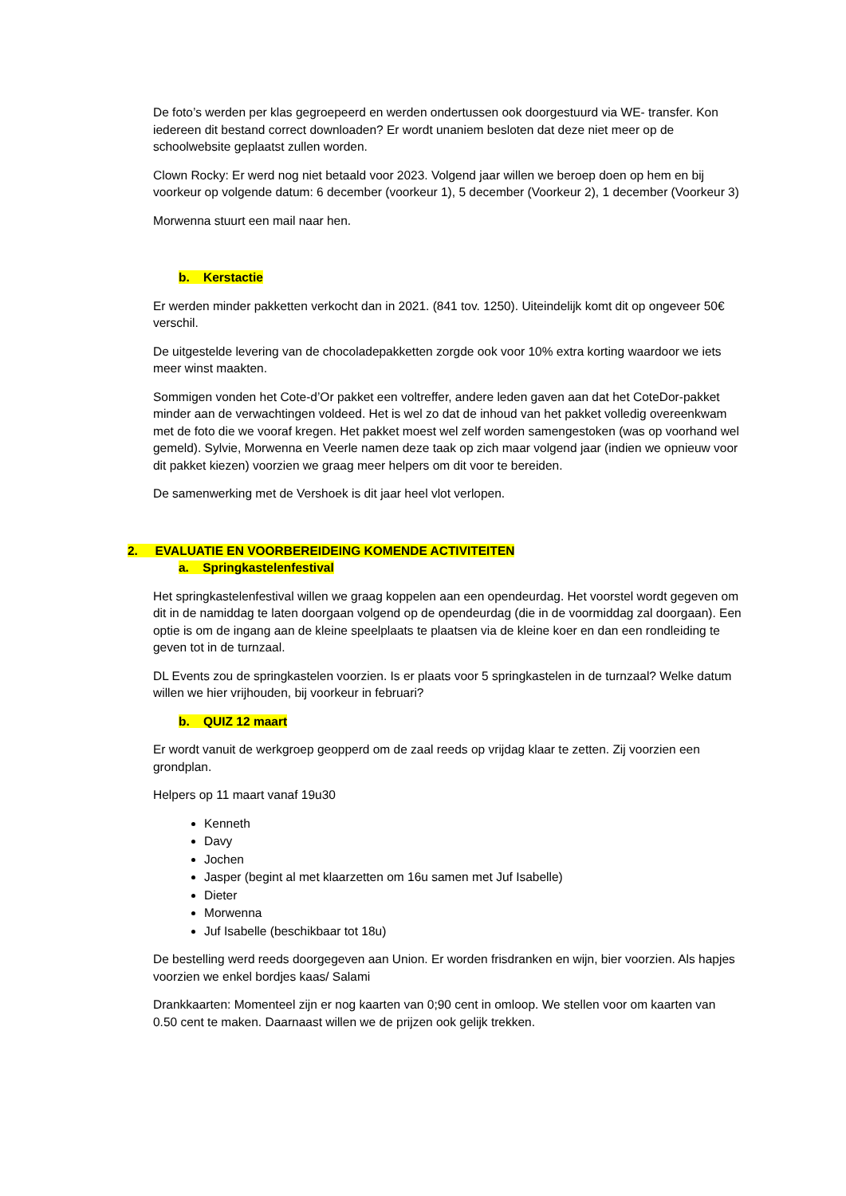De foto’s werden per klas gegroepeerd en werden ondertussen ook doorgestuurd via WE- transfer. Kon iedereen dit bestand correct downloaden? Er wordt unaniem besloten dat deze niet meer op de schoolwebsite geplaatst zullen worden.
Clown Rocky: Er werd nog niet betaald voor 2023. Volgend jaar willen we beroep doen op hem en bij voorkeur op volgende datum: 6 december (voorkeur 1), 5 december (Voorkeur 2), 1 december (Voorkeur 3)
Morwenna stuurt een mail naar hen.
b. Kerstactie
Er werden minder pakketten verkocht dan in 2021. (841 tov. 1250). Uiteindelijk komt dit op ongeveer 50€ verschil.
De uitgestelde levering van de chocoladepakketten zorgde ook voor 10% extra korting waardoor we iets meer winst maakten.
Sommigen vonden het Cote-d’Or pakket een voltreffer, andere leden gaven aan dat het CoteDor-pakket minder aan de verwachtingen voldeed. Het is wel zo dat de inhoud van het pakket volledig overeenkwam met de foto die we vooraf kregen. Het pakket moest wel zelf worden samengestoken (was op voorhand wel gemeld). Sylvie, Morwenna en Veerle namen deze taak op zich maar volgend jaar (indien we opnieuw voor dit pakket kiezen) voorzien we graag meer helpers om dit voor te bereiden.
De samenwerking met de Vershoek is dit jaar heel vlot verlopen.
2. EVALUATIE EN VOORBEREIDEING KOMENDE ACTIVITEITEN
a. Springkastelenfestival
Het springkastelenfestival willen we graag koppelen aan een opendeurdag. Het voorstel wordt gegeven om dit in de namiddag te laten doorgaan volgend op de opendeurdag (die in de voormiddag zal doorgaan). Een optie is om de ingang aan de kleine speelplaats te plaatsen via de kleine koer en dan een rondleiding te geven tot in de turnzaal.
DL Events zou de springkastelen voorzien. Is er plaats voor 5 springkastelen in de turnzaal? Welke datum willen we hier vrijhouden, bij voorkeur in februari?
b. QUIZ 12 maart
Er wordt vanuit de werkgroep geopperd om de zaal reeds op vrijdag klaar te zetten. Zij voorzien een grondplan.
Helpers op 11 maart vanaf 19u30
Kenneth
Davy
Jochen
Jasper (begint al met klaarzetten om 16u samen met Juf Isabelle)
Dieter
Morwenna
Juf Isabelle (beschikbaar tot 18u)
De bestelling werd reeds doorgegeven aan Union. Er worden frisdranken en wijn, bier voorzien. Als hapjes voorzien we enkel bordjes kaas/ Salami
Drankkaarten: Momenteel zijn er nog kaarten van 0;90 cent in omloop. We stellen voor om kaarten van 0.50 cent te maken. Daarnaast willen we de prijzen ook gelijk trekken.